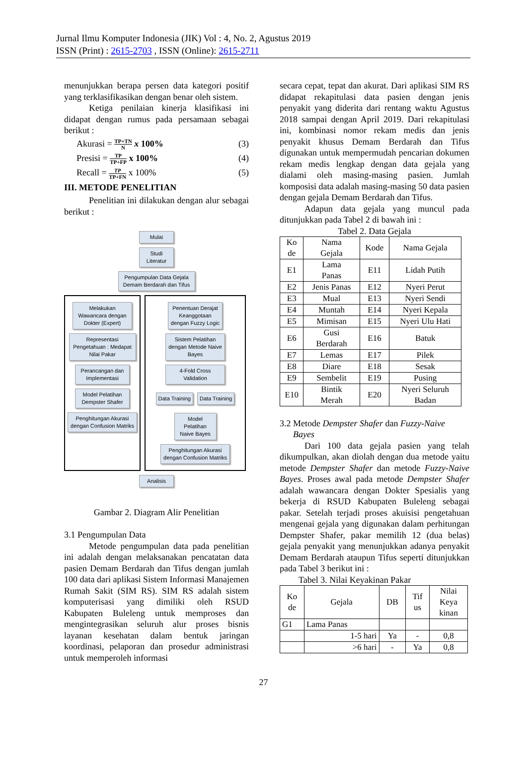Jurnal Ilmu Komputer Indonesia (JIK) Vol : 4, No. 2, Agustus 2019
ISSN (Print) : 2615-2703 , ISSN (Online): 2615-2711
menunjukkan berapa persen data kategori positif yang terklasifikasikan dengan benar oleh sistem.
Ketiga penilaian kinerja klasifikasi ini didapat dengan rumus pada persamaan sebagai berikut :
Akurasi = TP+TN N x 100% (3)
Presisi = TP TP+FP x 100% (4)
Recall = TP TP+FN x 100% (5)
III. METODE PENELITIAN
Penelitian ini dilakukan dengan alur sebagai berikut :
Mulai
Studi Literatur
Pengumpulan Data Gejala Demam Berdarah dan Tifus
Melakukan Wawancara dengan Dokter (Expert)
Representasi Pengetahuan : Medapat Nilai Pakar
Perancangan dan Implementasi
Model Pelatihan Dempster Shafer
Penghitungan Akurasi dengan Confusion Matriks
Penentuan Derajat Keanggotaan dengan Fuzzy Logic
Sistem Pelatihan dengan Metode Naive Bayes
4-Fold Cross Validation
Data Training Data Training
Model Pelatihan Naive Bayes
Penghitungan Akurasi dengan Confusion Matriks
Analisis
Gambar 2. Diagram Alir Penelitian
3.1 Pengumpulan Data
Metode pengumpulan data pada penelitian ini adalah dengan melaksanakan pencatatan data pasien Demam Berdarah dan Tifus dengan jumlah 100 data dari aplikasi Sistem Informasi Manajemen Rumah Sakit (SIM RS). SIM RS adalah sistem komputerisasi yang dimiliki oleh RSUD Kabupaten Buleleng untuk memproses dan mengintegrasikan seluruh alur proses bisnis layanan kesehatan dalam bentuk jaringan koordinasi, pelaporan dan prosedur administrasi untuk memperoleh informasi
secara cepat, tepat dan akurat. Dari aplikasi SIM RS didapat rekapitulasi data pasien dengan jenis penyakit yang diderita dari rentang waktu Agustus 2018 sampai dengan April 2019. Dari rekapitulasi ini, kombinasi nomor rekam medis dan jenis penyakit khusus Demam Berdarah dan Tifus digunakan untuk mempermudah pencarian dokumen rekam medis lengkap dengan data gejala yang dialami oleh masing-masing pasien. Jumlah komposisi data adalah masing-masing 50 data pasien dengan gejala Demam Berdarah dan Tifus.
Adapun data gejala yang muncul pada ditunjukkan pada Tabel 2 di bawah ini :
Tabel 2. Data Gejala
| Ko de | Nama Gejala | Kode | Nama Gejala |
| --- | --- | --- | --- |
| E1 | Lama Panas | E11 | Lidah Putih |
| E2 | Jenis Panas | E12 | Nyeri Perut |
| E3 | Mual | E13 | Nyeri Sendi |
| E4 | Muntah | E14 | Nyeri Kepala |
| E5 | Mimisan | E15 | Nyeri Ulu Hati |
| E6 | Gusi Berdarah | E16 | Batuk |
| E7 | Lemas | E17 | Pilek |
| E8 | Diare | E18 | Sesak |
| E9 | Sembelit | E19 | Pusing |
| E10 | Bintik Merah | E20 | Nyeri Seluruh Badan |
3.2 Metode Dempster Shafer dan Fuzzy-Naive
Bayes
Dari 100 data gejala pasien yang telah dikumpulkan, akan diolah dengan dua metode yaitu metode Dempster Shafer dan metode Fuzzy-Naive Bayes. Proses awal pada metode Dempster Shafer adalah wawancara dengan Dokter Spesialis yang bekerja di RSUD Kabupaten Buleleng sebagai pakar. Setelah terjadi proses akuisisi pengetahuan mengenai gejala yang digunakan dalam perhitungan Dempster Shafer, pakar memilih 12 (dua belas) gejala penyakit yang menunjukkan adanya penyakit Demam Berdarah ataupun Tifus seperti ditunjukkan pada Tabel 3 berikut ini :
Tabel 3. Nilai Keyakinan Pakar
| Ko de | Gejala | DB | Tif us | Nilai Keya kinan |
| --- | --- | --- | --- | --- |
| G1 | Lama Panas | | | |
| | 1-5 hari | Ya | - | 0,8 |
| | >6 hari | - | Ya | 0,8 |
27